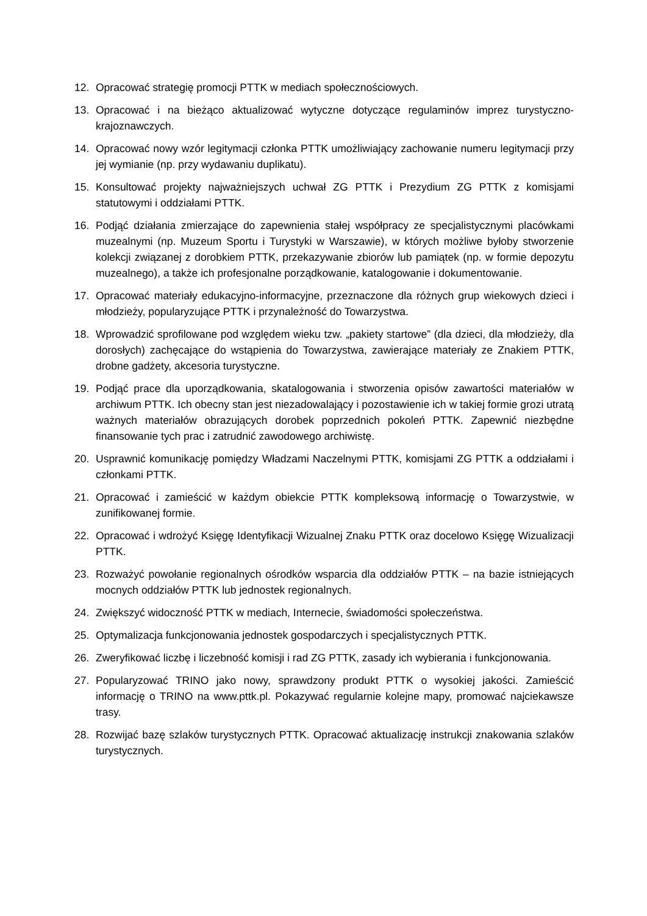12. Opracować strategię promocji PTTK w mediach społecznościowych.
13. Opracować i na bieżąco aktualizować wytyczne dotyczące regulaminów imprez turystyczno-krajoznawczych.
14. Opracować nowy wzór legitymacji członka PTTK umożliwiający zachowanie numeru legitymacji przy jej wymianie (np. przy wydawaniu duplikatu).
15. Konsultować projekty najważniejszych uchwał ZG PTTK i Prezydium ZG PTTK z komisjami statutowymi i oddziałami PTTK.
16. Podjąć działania zmierzające do zapewnienia stałej współpracy ze specjalistycznymi placówkami muzealnymi (np. Muzeum Sportu i Turystyki w Warszawie), w których możliwe byłoby stworzenie kolekcji związanej z dorobkiem PTTK, przekazywanie zbiorów lub pamiątek (np. w formie depozytu muzealnego), a także ich profesjonalne porządkowanie, katalogowanie i dokumentowanie.
17. Opracować materiały edukacyjno-informacyjne, przeznaczone dla różnych grup wiekowych dzieci i młodzieży, popularyzujące PTTK i przynależność do Towarzystwa.
18. Wprowadzić sprofilowane pod względem wieku tzw. „pakiety startowe” (dla dzieci, dla młodzieży, dla dorosłych) zachęcające do wstąpienia do Towarzystwa, zawierające materiały ze Znakiem PTTK, drobne gadżety, akcesoria turystyczne.
19. Podjąć prace dla uporządkowania, skatalogowania i stworzenia opisów zawartości materiałów w archiwum PTTK. Ich obecny stan jest niezadowalający i pozostawienie ich w takiej formie grozi utratą ważnych materiałów obrazujących dorobek poprzednich pokoleń PTTK. Zapewnić niezbędne finansowanie tych prac i zatrudnić zawodowego archiwistę.
20. Usprawnić komunikację pomiędzy Władzami Naczelnymi PTTK, komisjami ZG PTTK a oddziałami i członkami PTTK.
21. Opracować i zamieścić w każdym obiekcie PTTK kompleksową informację o Towarzystwie, w zunifikowanej formie.
22. Opracować i wdrożyć Księgę Identyfikacji Wizualnej Znaku PTTK oraz docelowo Księgę Wizualizacji PTTK.
23. Rozważyć powołanie regionalnych ośrodków wsparcia dla oddziałów PTTK – na bazie istniejących mocnych oddziałów PTTK lub jednostek regionalnych.
24. Zwiększyć widoczność PTTK w mediach, Internecie, świadomości społeczeństwa.
25. Optymalizacja funkcjonowania jednostek gospodarczych i specjalistycznych PTTK.
26. Zweryfikować liczbę i liczebność komisji i rad ZG PTTK, zasady ich wybierania i funkcjonowania.
27. Popularyzować TRINO jako nowy, sprawdzony produkt PTTK o wysokiej jakości. Zamieścić informację o TRINO na www.pttk.pl. Pokazywać regularnie kolejne mapy, promować najciekawsze trasy.
28. Rozwijać bazę szlaków turystycznych PTTK. Opracować aktualizację instrukcji znakowania szlaków turystycznych.